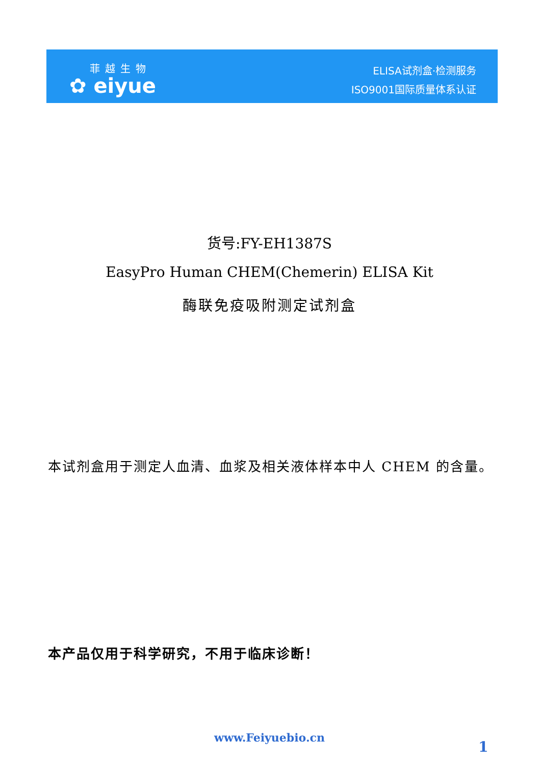菲越生物
✿ eiyue
ELISA试剂盒·检测服务
ISO9001国际质量体系认证
货号:FY-EH1387S
EasyPro Human CHEM(Chemerin) ELISA Kit
酶联免疫吸附测定试剂盒
本试剂盒用于测定人血清、血浆及相关液体样本中人 CHEM 的含量。
本产品仅用于科学研究，不用于临床诊断！
www.Feiyuebio.cn
1